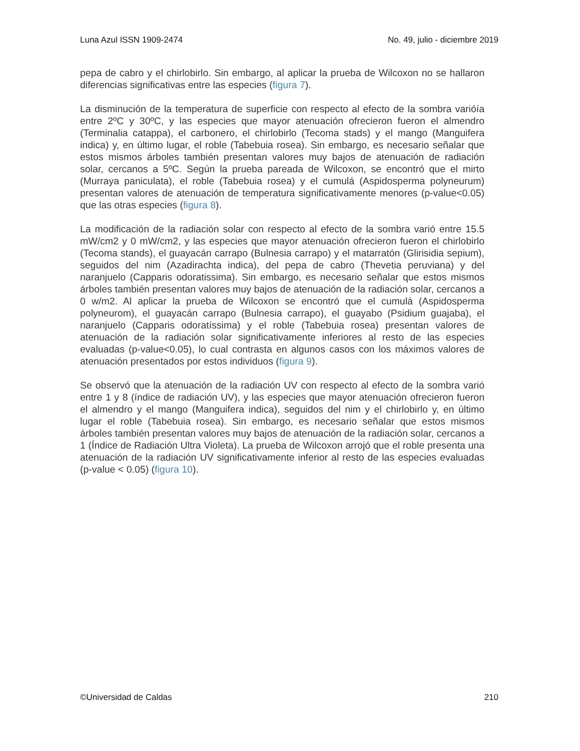Luna Azul ISSN 1909-2474 No. 49, julio - diciembre 2019
pepa de cabro y el chirlobirlo. Sin embargo, al aplicar la prueba de Wilcoxon no se hallaron diferencias significativas entre las especies (figura 7).
La disminución de la temperatura de superficie con respecto al efecto de la sombra varióía entre 2ºC y 30ºC, y las especies que mayor atenuación ofrecieron fueron el almendro (Terminalia catappa), el carbonero, el chirlobirlo (Tecoma stads) y el mango (Manguifera indica) y, en último lugar, el roble (Tabebuia rosea). Sin embargo, es necesario señalar que estos mismos árboles también presentan valores muy bajos de atenuación de radiación solar, cercanos a 5ºC. Según la prueba pareada de Wilcoxon, se encontró que el mirto (Murraya paniculata), el roble (Tabebuia rosea) y el cumulá (Aspidosperma polyneurum) presentan valores de atenuación de temperatura significativamente menores (p-value<0.05) que las otras especies (figura 8).
La modificación de la radiación solar con respecto al efecto de la sombra varió entre 15.5 mW/cm2 y 0 mW/cm2, y las especies que mayor atenuación ofrecieron fueron el chirlobirlo (Tecoma stands), el guayacán carrapo (Bulnesia carrapo) y el matarratón (Glirisidia sepium), seguidos del nim (Azadirachta indica), del pepa de cabro (Thevetia peruviana) y del naranjuelo (Capparis odoratissima). Sin embargo, es necesario señalar que estos mismos árboles también presentan valores muy bajos de atenuación de la radiación solar, cercanos a 0 w/m2. Al aplicar la prueba de Wilcoxon se encontró que el cumulá (Aspidosperma polyneurom), el guayacán carrapo (Bulnesia carrapo), el guayabo (Psidium guajaba), el naranjuelo (Capparis odoratíssima) y el roble (Tabebuia rosea) presentan valores de atenuación de la radiación solar significativamente inferiores al resto de las especies evaluadas (p-value<0.05), lo cual contrasta en algunos casos con los máximos valores de atenuación presentados por estos individuos (figura 9).
Se observó que la atenuación de la radiación UV con respecto al efecto de la sombra varió entre 1 y 8 (índice de radiación UV), y las especies que mayor atenuación ofrecieron fueron el almendro y el mango (Manguifera indica), seguidos del nim y el chirlobirlo y, en último lugar el roble (Tabebuia rosea). Sin embargo, es necesario señalar que estos mismos árboles también presentan valores muy bajos de atenuación de la radiación solar, cercanos a 1 (Índice de Radiación Ultra Violeta). La prueba de Wilcoxon arrojó que el roble presenta una atenuación de la radiación UV significativamente inferior al resto de las especies evaluadas (p-value < 0.05) (figura 10).
©Universidad de Caldas 210